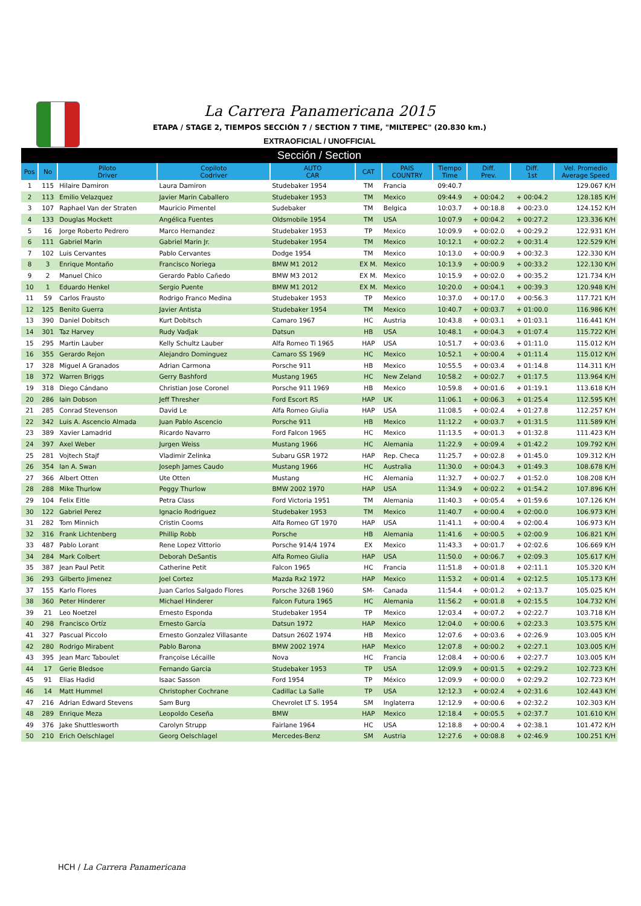La Carrera Panamericana 2015
ETAPA / STAGE 2, TIEMPOS SECCIÓN 7 / SECTION 7 TIME, "MILTEPEC" (20.830 km.)
EXTRAOFICIAL / UNOFFICIAL
| Sección / Section | | | | | | | | | | |
| Pos | No | Piloto Driver | Copiloto Codriver | AUTO CAR | CAT | PAIS COUNTRY | Tiempo Time | Diff. Prev. | Diff. 1st | Vel. Promedio Average Speed |
| 1 | 115 | Hilaire Damiron | Laura Damiron | Studebaker 1954 | TM | Francia | 09:40.7 | | | 129.067 K/H |
| 2 | 113 | Emilio Velazquez | Javier Marin Caballero | Studebaker 1953 | TM | Mexico | 09:44.9 | + 00:04.2 | + 00:04.2 | 128.185 K/H |
| 3 | 107 | Raphael Van der Straten | Mauricio Pimentel | Sudebaker | TM | Belgica | 10:03.7 | + 00:18.8 | + 00:23.0 | 124.152 K/H |
| 4 | 133 | Douglas Mockett | Angélica Fuentes | Oldsmobile 1954 | TM | USA | 10:07.9 | + 00:04.2 | + 00:27.2 | 123.336 K/H |
| 5 | 16 | Jorge Roberto Pedrero | Marco Hernandez | Studebaker 1953 | TP | Mexico | 10:09.9 | + 00:02.0 | + 00:29.2 | 122.931 K/H |
| 6 | 111 | Gabriel Marin | Gabriel Marin Jr. | Studebaker 1954 | TM | Mexico | 10:12.1 | + 00:02.2 | + 00:31.4 | 122.529 K/H |
| 7 | 102 | Luis Cervantes | Pablo Cervantes | Dodge 1954 | TM | Mexico | 10:13.0 | + 00:00.9 | + 00:32.3 | 122.330 K/H |
| 8 | 3 | Enrique Montaño | Francisco Noriega | BMW M1 2012 | EX M. | Mexico | 10:13.9 | + 00:00.9 | + 00:33.2 | 122.130 K/H |
| 9 | 2 | Manuel Chico | Gerardo Pablo Cañedo | BMW M3 2012 | EX M. | Mexico | 10:15.9 | + 00:02.0 | + 00:35.2 | 121.734 K/H |
| 10 | 1 | Eduardo Henkel | Sergio Puente | BMW M1 2012 | EX M. | Mexico | 10:20.0 | + 00:04.1 | + 00:39.3 | 120.948 K/H |
| 11 | 59 | Carlos Frausto | Rodrigo Franco Medina | Studebaker 1953 | TP | Mexico | 10:37.0 | + 00:17.0 | + 00:56.3 | 117.721 K/H |
| 12 | 125 | Benito Guerra | Javier Antista | Studebaker 1954 | TM | Mexico | 10:40.7 | + 00:03.7 | + 01:00.0 | 116.986 K/H |
| 13 | 390 | Daniel Dobitsch | Kurt Dobitsch | Camaro 1967 | HC | Austria | 10:43.8 | + 00:03.1 | + 01:03.1 | 116.441 K/H |
| 14 | 301 | Taz Harvey | Rudy Vadjak | Datsun | HB | USA | 10:48.1 | + 00:04.3 | + 01:07.4 | 115.722 K/H |
| 15 | 295 | Martin Lauber | Kelly Schultz Lauber | Alfa Romeo Ti 1965 | HAP | USA | 10:51.7 | + 00:03.6 | + 01:11.0 | 115.012 K/H |
| 16 | 355 | Gerardo Rejon | Alejandro Dominguez | Camaro SS 1969 | HC | Mexico | 10:52.1 | + 00:00.4 | + 01:11.4 | 115.012 K/H |
| 17 | 328 | Miguel A Granados | Adrian Carmona | Porsche 911 | HB | Mexico | 10:55.5 | + 00:03.4 | + 01:14.8 | 114.311 K/H |
| 18 | 372 | Warren Briggs | Gerry Bashford | Mustang 1965 | HC | New Zeland | 10:58.2 | + 00:02.7 | + 01:17.5 | 113.964 K/H |
| 19 | 318 | Diego Cándano | Christian Jose Coronel | Porsche 911 1969 | HB | Mexico | 10:59.8 | + 00:01.6 | + 01:19.1 | 113.618 K/H |
| 20 | 286 | Iain Dobson | Jeff Thresher | Ford Escort RS | HAP | UK | 11:06.1 | + 00:06.3 | + 01:25.4 | 112.595 K/H |
| 21 | 285 | Conrad Stevenson | David Le | Alfa Romeo Giulia | HAP | USA | 11:08.5 | + 00:02.4 | + 01:27.8 | 112.257 K/H |
| 22 | 342 | Luis A. Ascencio Almada | Juan Pablo Ascencio | Porsche 911 | HB | Mexico | 11:12.2 | + 00:03.7 | + 01:31.5 | 111.589 K/H |
| 23 | 389 | Xavier Lamadrid | Ricardo Navarro | Ford Falcon 1965 | HC | Mexico | 11:13.5 | + 00:01.3 | + 01:32.8 | 111.423 K/H |
| 24 | 397 | Axel Weber | Jurgen Weiss | Mustang 1966 | HC | Alemania | 11:22.9 | + 00:09.4 | + 01:42.2 | 109.792 K/H |
| 25 | 281 | Vojtech Stajf | Vladimir Zelinka | Subaru GSR 1972 | HAP | Rep. Checa | 11:25.7 | + 00:02.8 | + 01:45.0 | 109.312 K/H |
| 26 | 354 | Ian A. Swan | Joseph James Caudo | Mustang 1966 | HC | Australia | 11:30.0 | + 00:04.3 | + 01:49.3 | 108.678 K/H |
| 27 | 366 | Albert Otten | Ute Otten | Mustang | HC | Alemania | 11:32.7 | + 00:02.7 | + 01:52.0 | 108.208 K/H |
| 28 | 288 | Mike Thurlow | Peggy Thurlow | BMW 2002 1970 | HAP | USA | 11:34.9 | + 00:02.2 | + 01:54.2 | 107.896 K/H |
| 29 | 104 | Felix Eitle | Petra Class | Ford Victoria 1951 | TM | Alemania | 11:40.3 | + 00:05.4 | + 01:59.6 | 107.126 K/H |
| 30 | 122 | Gabriel Perez | Ignacio Rodriguez | Studebaker 1953 | TM | Mexico | 11:40.7 | + 00:00.4 | + 02:00.0 | 106.973 K/H |
| 31 | 282 | Tom Minnich | Cristin Cooms | Alfa Romeo GT 1970 | HAP | USA | 11:41.1 | + 00:00.4 | + 02:00.4 | 106.973 K/H |
| 32 | 316 | Frank Lichtenberg | Phillip Robb | Porsche | HB | Alemania | 11:41.6 | + 00:00.5 | + 02:00.9 | 106.821 K/H |
| 33 | 487 | Pablo Lorant | Rene Lopez Vittorio | Porsche 914/4 1974 | EX | Mexico | 11:43.3 | + 00:01.7 | + 02:02.6 | 106.669 K/H |
| 34 | 284 | Mark Colbert | Deborah DeSantis | Alfa Romeo Giulia | HAP | USA | 11:50.0 | + 00:06.7 | + 02:09.3 | 105.617 K/H |
| 35 | 387 | Jean Paul Petit | Catherine Petit | Falcon 1965 | HC | Francia | 11:51.8 | + 00:01.8 | + 02:11.1 | 105.320 K/H |
| 36 | 293 | Gilberto Jimenez | Joel Cortez | Mazda Rx2 1972 | HAP | Mexico | 11:53.2 | + 00:01.4 | + 02:12.5 | 105.173 K/H |
| 37 | 155 | Karlo Flores | Juan Carlos Salgado Flores | Porsche 326B 1960 | SM- | Canada | 11:54.4 | + 00:01.2 | + 02:13.7 | 105.025 K/H |
| 38 | 360 | Peter Hinderer | Michael Hinderer | Falcon Futura 1965 | HC | Alemania | 11:56.2 | + 00:01.8 | + 02:15.5 | 104.732 K/H |
| 39 | 21 | Leo Noetzel | Ernesto Esponda | Studebaker 1954 | TP | Mexico | 12:03.4 | + 00:07.2 | + 02:22.7 | 103.718 K/H |
| 40 | 298 | Francisco Ortíz | Ernesto García | Datsun 1972 | HAP | Mexico | 12:04.0 | + 00:00.6 | + 02:23.3 | 103.575 K/H |
| 41 | 327 | Pascual Piccolo | Ernesto Gonzalez Villasante | Datsun 260Z 1974 | HB | Mexico | 12:07.6 | + 00:03.6 | + 02:26.9 | 103.005 K/H |
| 42 | 280 | Rodrigo Mirabent | Pablo Barona | BMW 2002 1974 | HAP | Mexico | 12:07.8 | + 00:00.2 | + 02:27.1 | 103.005 K/H |
| 43 | 395 | Jean Marc Taboulet | Françoise Lécaille | Nova | HC | Francia | 12:08.4 | + 00:00.6 | + 02:27.7 | 103.005 K/H |
| 44 | 17 | Gerie Bledsoe | Fernando Garcia | Studebaker 1953 | TP | USA | 12:09.9 | + 00:01.5 | + 02:29.2 | 102.723 K/H |
| 45 | 91 | Elias Hadid | Isaac Sasson | Ford 1954 | TP | México | 12:09.9 | + 00:00.0 | + 02:29.2 | 102.723 K/H |
| 46 | 14 | Matt Hummel | Christopher Cochrane | Cadillac La Salle | TP | USA | 12:12.3 | + 00:02.4 | + 02:31.6 | 102.443 K/H |
| 47 | 216 | Adrian Edward Stevens | Sam Burg | Chevrolet LT S. 1954 | SM | Inglaterra | 12:12.9 | + 00:00.6 | + 02:32.2 | 102.303 K/H |
| 48 | 289 | Enrique Meza | Leopoldo Ceseña | BMW | HAP | Mexico | 12:18.4 | + 00:05.5 | + 02:37.7 | 101.610 K/H |
| 49 | 376 | Jake Shuttlesworth | Carolyn Strupp | Fairlane 1964 | HC | USA | 12:18.8 | + 00:00.4 | + 02:38.1 | 101.472 K/H |
| 50 | 210 | Erich Oelschlagel | Georg Oelschlagel | Mercedes-Benz | SM | Austria | 12:27.6 | + 00:08.8 | + 02:46.9 | 100.251 K/H |
HCH / La Carrera Panamericana